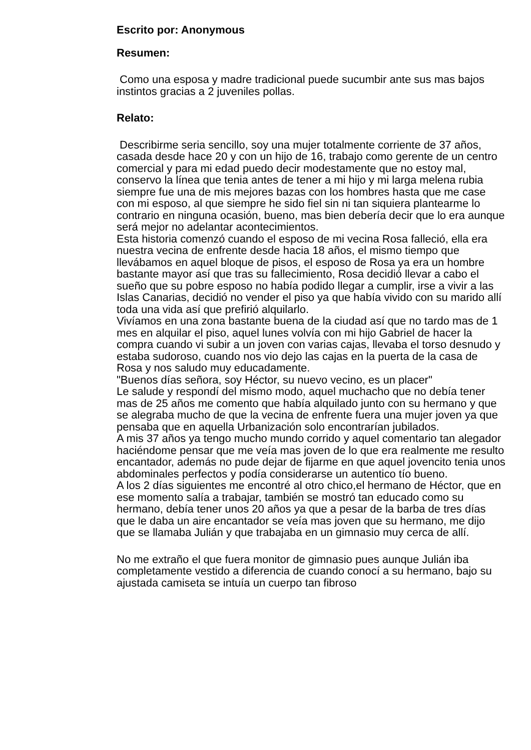Escrito por: Anonymous
Resumen:
Como una esposa y madre tradicional puede sucumbir ante sus mas bajos instintos gracias a 2 juveniles pollas.
Relato:
Describirme seria sencillo, soy una mujer totalmente corriente de 37 años, casada desde hace 20 y con un hijo de 16, trabajo como gerente de un centro comercial y para mi edad puedo decir modestamente que no estoy mal, conservo la línea que tenia antes de tener a mi hijo y mi larga melena rubia siempre fue una de mis mejores bazas con los hombres hasta que me case con mi esposo, al que siempre he sido fiel sin ni tan siquiera plantearme lo contrario en ninguna ocasión, bueno, mas bien debería decir que lo era aunque será mejor no adelantar acontecimientos.
Esta historia comenzó cuando el esposo de mi vecina Rosa falleció, ella era nuestra vecina de enfrente desde hacia 18 años, el mismo tiempo que llevábamos en aquel bloque de pisos, el esposo de Rosa ya era un hombre bastante mayor así que tras su fallecimiento, Rosa decidió llevar a cabo el sueño que su pobre esposo no había podido llegar a cumplir, irse a vivir a las Islas Canarias, decidió no vender el piso ya que había vivido con su marido allí toda una vida así que prefirió alquilarlo.
Vivíamos en una zona bastante buena de la ciudad así que no tardo mas de 1 mes en alquilar el piso, aquel lunes volvía con mi hijo Gabriel de hacer la compra cuando vi subir a un joven con varias cajas, llevaba el torso desnudo y estaba sudoroso, cuando nos vio dejo las cajas en la puerta de la casa de Rosa y nos saludo muy educadamente.
"Buenos días señora, soy Héctor, su nuevo vecino, es un placer"
Le salude y respondí del mismo modo, aquel muchacho que no debía tener mas de 25 años me comento que había alquilado junto con su hermano y que se alegraba mucho de que la vecina de enfrente fuera una mujer joven ya que pensaba que en aquella Urbanización solo encontrarían jubilados.
A mis 37 años ya tengo mucho mundo corrido y aquel comentario tan alegador haciéndome pensar que me veía mas joven de lo que era realmente me resulto encantador, además no pude dejar de fijarme en que aquel jovencito tenia unos abdominales perfectos y podía considerarse un autentico tío bueno.
A los 2 días siguientes me encontré al otro chico,el hermano de Héctor, que en ese momento salía a trabajar, también se mostró tan educado como su hermano, debía tener unos 20 años ya que a pesar de la barba de tres días que le daba un aire encantador se veía mas joven que su hermano, me dijo que se llamaba Julián y que trabajaba en un gimnasio muy cerca de allí.
No me extraño el que fuera monitor de gimnasio pues aunque Julián iba completamente vestido a diferencia de cuando conocí a su hermano, bajo su ajustada camiseta se intuía un cuerpo tan fibroso